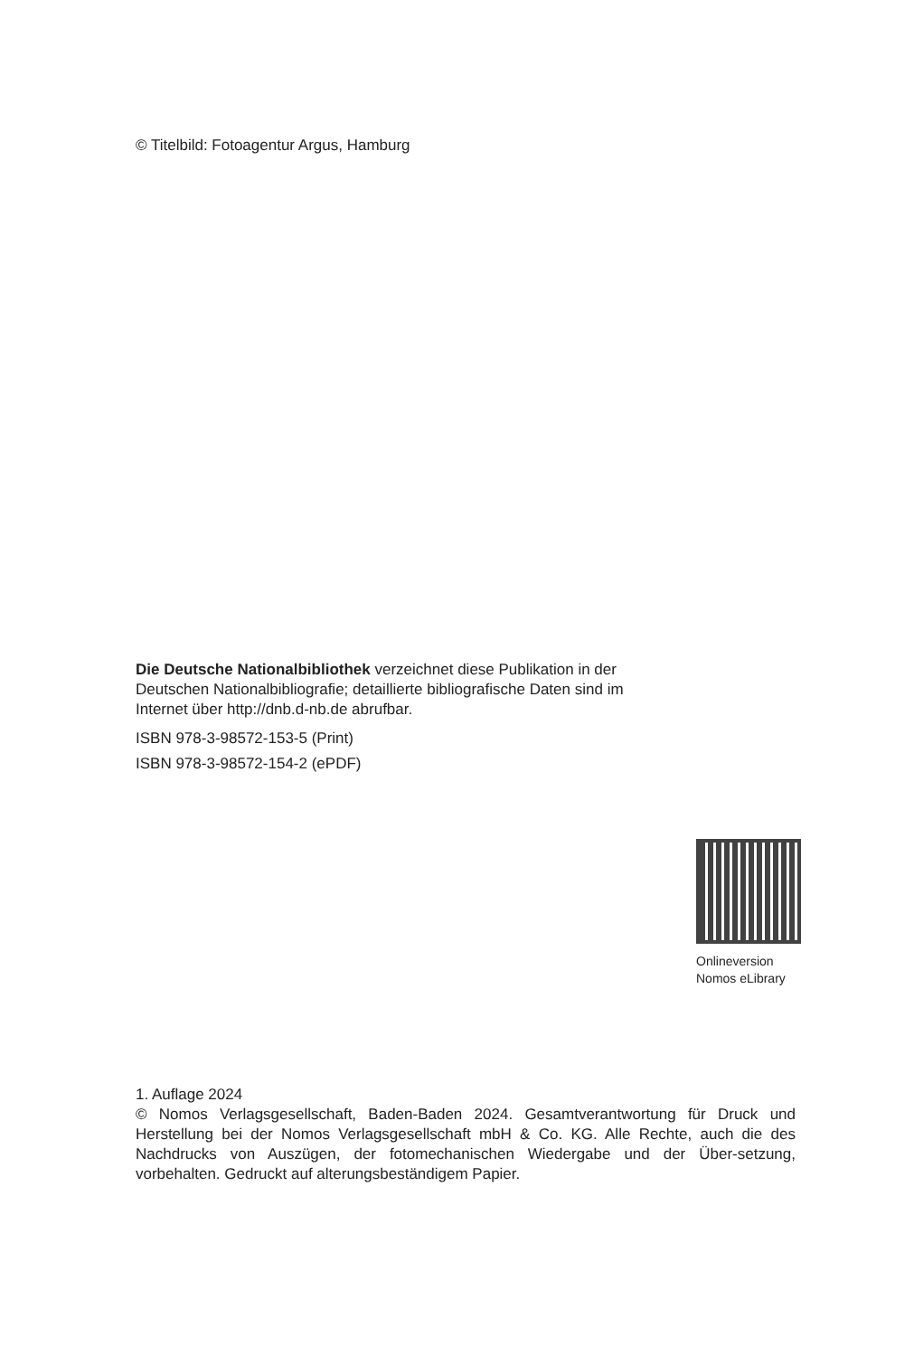© Titelbild: Fotoagentur Argus, Hamburg
Die Deutsche Nationalbibliothek verzeichnet diese Publikation in der Deutschen Nationalbibliografie; detaillierte bibliografische Daten sind im Internet über http://dnb.d-nb.de abrufbar.
ISBN 978-3-98572-153-5 (Print)
ISBN 978-3-98572-154-2 (ePDF)
Onlineversion
Nomos eLibrary
1. Auflage 2024
© Nomos Verlagsgesellschaft, Baden-Baden 2024. Gesamtverantwortung für Druck und Herstellung bei der Nomos Verlagsgesellschaft mbH & Co. KG. Alle Rechte, auch die des Nachdrucks von Auszügen, der fotomechanischen Wiedergabe und der Über-setzung, vorbehalten. Gedruckt auf alterungsbeständigem Papier.